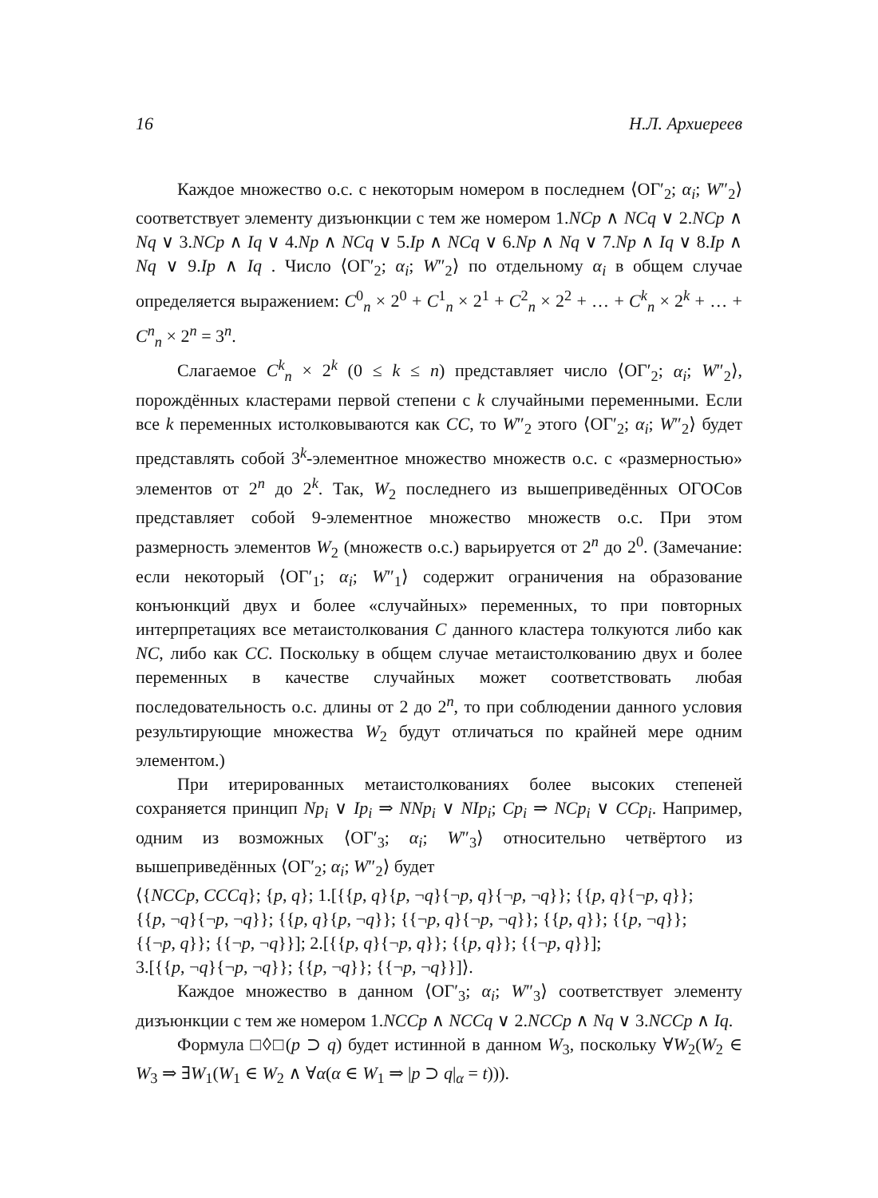16 Н.Л. Архиереев
Каждое множество о.с. с некоторым номером в последнем ⟨ОΓ′<sub>2</sub>; α<sub>i</sub>; W″<sub>2</sub>⟩ соответствует элементу дизъюнкции с тем же номером 1.NCp ∧ NCq ∨ 2.NCp ∧ Nq ∨ 3.NCp ∧ Iq ∨ 4.Np ∧ NCq ∨ 5.Ip ∧ NCq ∨ 6.Np ∧ Nq ∨ 7.Np ∧ Iq ∨ 8.Ip ∧ Nq ∨ 9.Ip ∧ Iq . Число ⟨ОΓ′<sub>2</sub>; α<sub>i</sub>; W″<sub>2</sub>⟩ по отдельному α<sub>i</sub> в общем случае определяется выражением: C<sup>0</sup><sub>n</sub> × 2<sup>0</sup> + C<sup>1</sup><sub>n</sub> × 2<sup>1</sup> + C<sup>2</sup><sub>n</sub> × 2<sup>2</sup> + … + C<sup>k</sup><sub>n</sub> × 2<sup>k</sup> + … + C<sup>n</sup><sub>n</sub> × 2<sup>n</sup> = 3<sup>n</sup>.
Слагаемое C<sup>k</sup><sub>n</sub> × 2<sup>k</sup> (0 ≤ k ≤ n) представляет число ⟨ОΓ′<sub>2</sub>; α<sub>i</sub>; W″<sub>2</sub>⟩, порождённых кластерами первой степени с k случайными переменными. Если все k переменных истолковываются как CC, то W″<sub>2</sub> этого ⟨ОΓ′<sub>2</sub>; α<sub>i</sub>; W″<sub>2</sub>⟩ будет представлять собой 3<sup>k</sup>-элементное множество множеств о.с. с «размерностью» элементов от 2<sup>n</sup> до 2<sup>k</sup>. Так, W<sub>2</sub> последнего из вышеприведённых ОГОСов представляет собой 9-элементное множество множеств о.с. При этом размерность элементов W<sub>2</sub> (множеств о.с.) варьируется от 2<sup>n</sup> до 2<sup>0</sup>. (Замечание: если некоторый ⟨ОΓ′<sub>1</sub>; α<sub>i</sub>; W″<sub>1</sub>⟩ содержит ограничения на образование конъюнкций двух и более «случайных» переменных, то при повторных интерпретациях все метаистолкования C данного кластера толкуются либо как NC, либо как CC. Поскольку в общем случае метаистолкованию двух и более переменных в качестве случайных может соответствовать любая последовательность о.с. длины от 2 до 2<sup>n</sup>, то при соблюдении данного условия результирующие множества W<sub>2</sub> будут отличаться по крайней мере одним элементом.)
При итерированных метаистолкованиях более высоких степеней сохраняется принцип Np<sub>i</sub> ∨ Ip<sub>i</sub> ⇒ NNp<sub>i</sub> ∨ NIp<sub>i</sub>; Cp<sub>i</sub> ⇒ NCp<sub>i</sub> ∨ CCp<sub>i</sub>. Например, одним из возможных ⟨ОΓ′<sub>3</sub>; α<sub>i</sub>; W″<sub>3</sub>⟩ относительно четвёртого из вышеприведённых ⟨ОΓ′<sub>2</sub>; α<sub>i</sub>; W″<sub>2</sub>⟩ будет
⟨{NCCp, CCCq}; {p, q}; 1.[{{p, q}{p, ¬q}{¬p, q}{¬p, ¬q}}; {{p, q}{¬p, q}};
{{p, ¬q}{¬p, ¬q}}; {{p, q}{p, ¬q}}; {{¬p, q}{¬p, ¬q}}; {{p, q}}; {{p, ¬q}};
{{¬p, q}}; {{¬p, ¬q}}]; 2.[{{p, q}{¬p, q}}; {{p, q}}; {{¬p, q}}];
3.[{{p, ¬q}{¬p, ¬q}}; {{p, ¬q}}; {{¬p, ¬q}}]⟩.
Каждое множество в данном ⟨ОΓ′<sub>3</sub>; α<sub>i</sub>; W″<sub>3</sub>⟩ соответствует элементу дизъюнкции с тем же номером 1.NCCp ∧ NCCq ∨ 2.NCCp ∧ Nq ∨ 3.NCCp ∧ Iq.
Формула □◊□(p ⊃ q) будет истинной в данном W<sub>3</sub>, поскольку ∀W<sub>2</sub>(W<sub>2</sub> ∈ W<sub>3</sub> ⇒ ∃W<sub>1</sub>(W<sub>1</sub> ∈ W<sub>2</sub> ∧ ∀α(α ∈ W<sub>1</sub> ⇒ |p ⊃ q|<sub>α</sub> = t))).